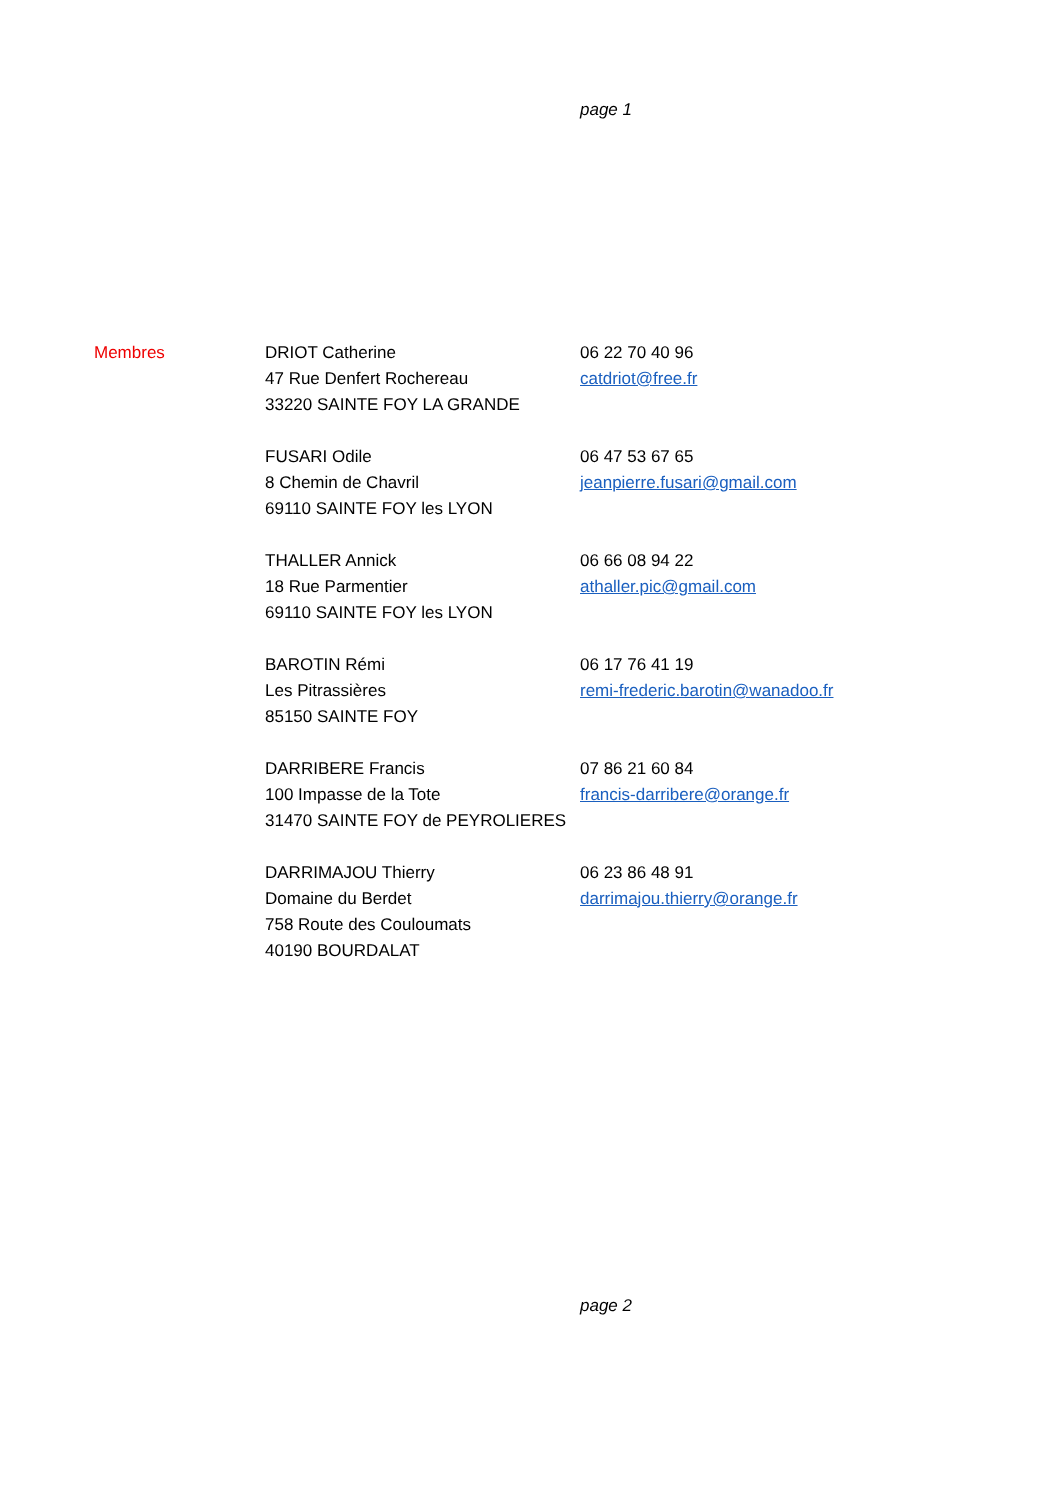page 1
Membres DRIOT Catherine
47 Rue Denfert Rochereau
33220 SAINTE FOY LA GRANDE
06 22 70 40 96
catdriot@free.fr
FUSARI Odile
8 Chemin de Chavril
69110 SAINTE FOY les LYON
06 47 53 67 65
jeanpierre.fusari@gmail.com
THALLER Annick
18 Rue Parmentier
69110 SAINTE FOY les LYON
06 66 08 94 22
athaller.pic@gmail.com
BAROTIN Rémi
Les Pitrassières
85150 SAINTE FOY
06 17 76 41 19
remi-frederic.barotin@wanadoo.fr
DARRIBERE Francis
100 Impasse de la Tote
31470 SAINTE FOY de PEYROLIERES
07 86 21 60 84
francis-darribere@orange.fr
DARRIMAJOU Thierry
Domaine du Berdet
758 Route des Couloumats
40190 BOURDALAT
06 23 86 48 91
darrimajou.thierry@orange.fr
page 2